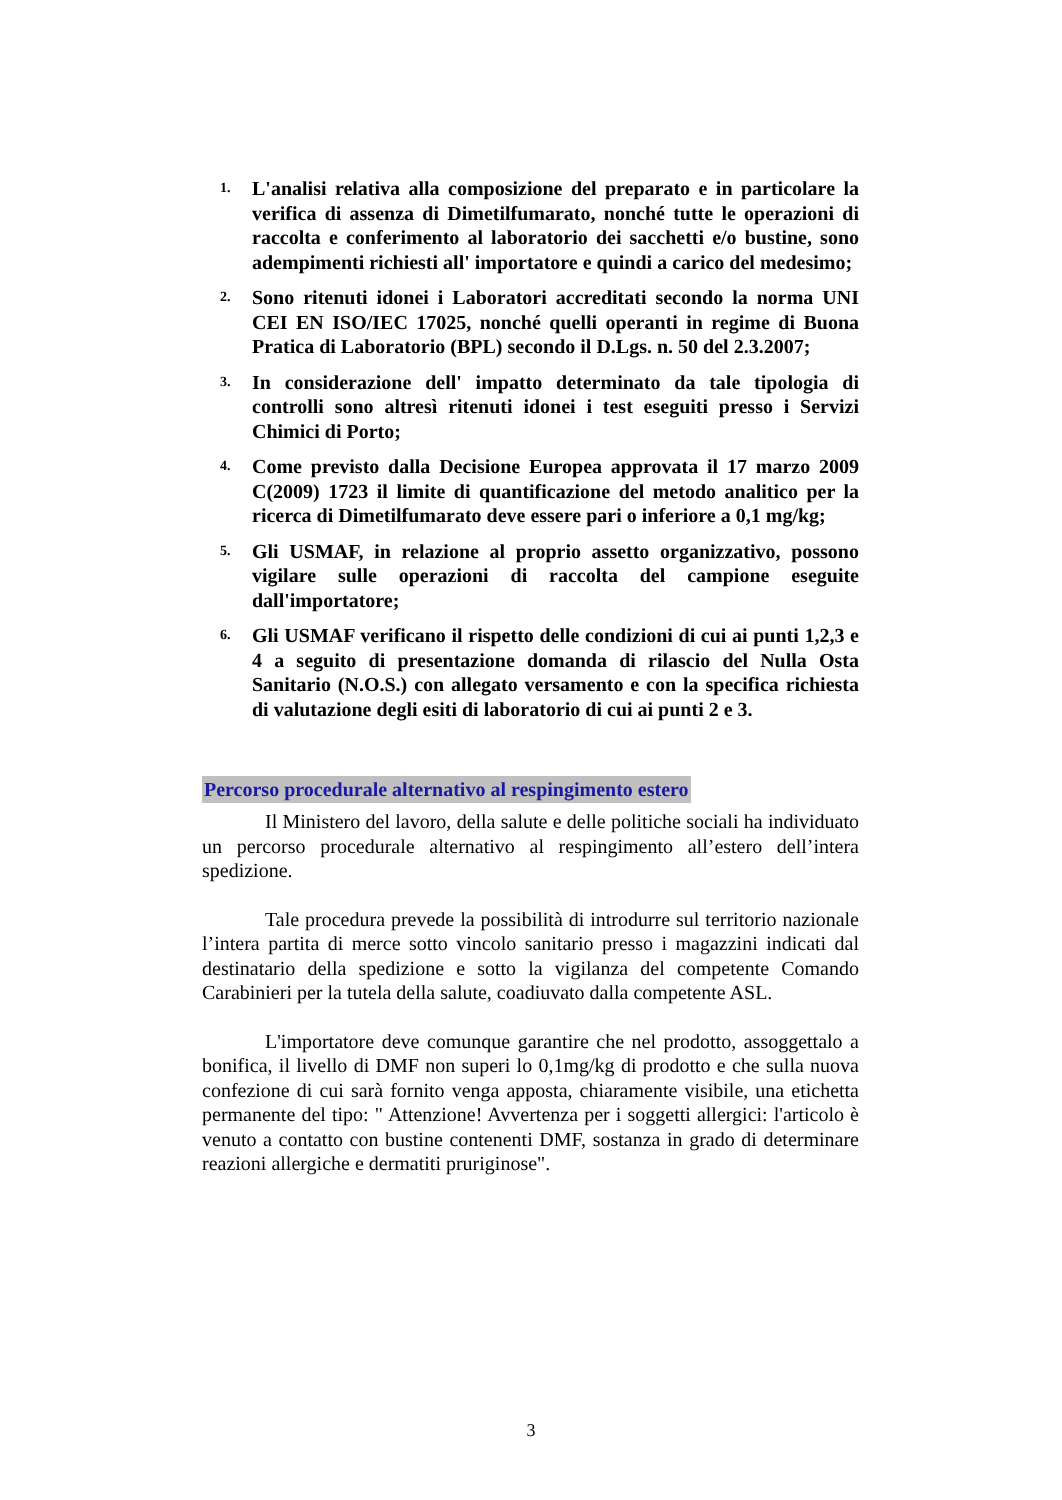1. L'analisi relativa alla composizione del preparato e in particolare la verifica di assenza di Dimetilfumarato, nonché tutte le operazioni di raccolta e conferimento al laboratorio dei sacchetti e/o bustine, sono adempimenti richiesti all' importatore e quindi a carico del medesimo;
2. Sono ritenuti idonei i Laboratori accreditati secondo la norma UNI CEI EN ISO/IEC 17025, nonché quelli operanti in regime di Buona Pratica di Laboratorio (BPL) secondo il D.Lgs. n. 50 del 2.3.2007;
3. In considerazione dell' impatto determinato da tale tipologia di controlli sono altresì ritenuti idonei i test eseguiti presso i Servizi Chimici di Porto;
4. Come previsto dalla Decisione Europea approvata il 17 marzo 2009 C(2009) 1723 il limite di quantificazione del metodo analitico per la ricerca di Dimetilfumarato deve essere pari o inferiore a 0,1 mg/kg;
5. Gli USMAF, in relazione al proprio assetto organizzativo, possono vigilare sulle operazioni di raccolta del campione eseguite dall'importatore;
6. Gli USMAF verificano il rispetto delle condizioni di cui ai punti 1,2,3 e 4 a seguito di presentazione domanda di rilascio del Nulla Osta Sanitario (N.O.S.) con allegato versamento e con la specifica richiesta di valutazione degli esiti di laboratorio di cui ai punti 2 e 3.
Percorso procedurale alternativo al respingimento estero
Il Ministero del lavoro, della salute e delle politiche sociali ha individuato un percorso procedurale alternativo al respingimento all’estero dell’intera spedizione.
Tale procedura prevede la possibilità di introdurre sul territorio nazionale l’intera partita di merce sotto vincolo sanitario presso i magazzini indicati dal destinatario della spedizione e sotto la vigilanza del competente Comando Carabinieri per la tutela della salute, coadiuvato dalla competente ASL.
L'importatore deve comunque garantire che nel prodotto, assoggettalo a bonifica, il livello di DMF non superi lo 0,1mg/kg di prodotto e che sulla nuova confezione di cui sarà fornito venga apposta, chiaramente visibile, una etichetta permanente del tipo: " Attenzione! Avvertenza per i soggetti allergici: l'articolo è venuto a contatto con bustine contenenti DMF, sostanza in grado di determinare reazioni allergiche e dermatiti pruriginose".
3